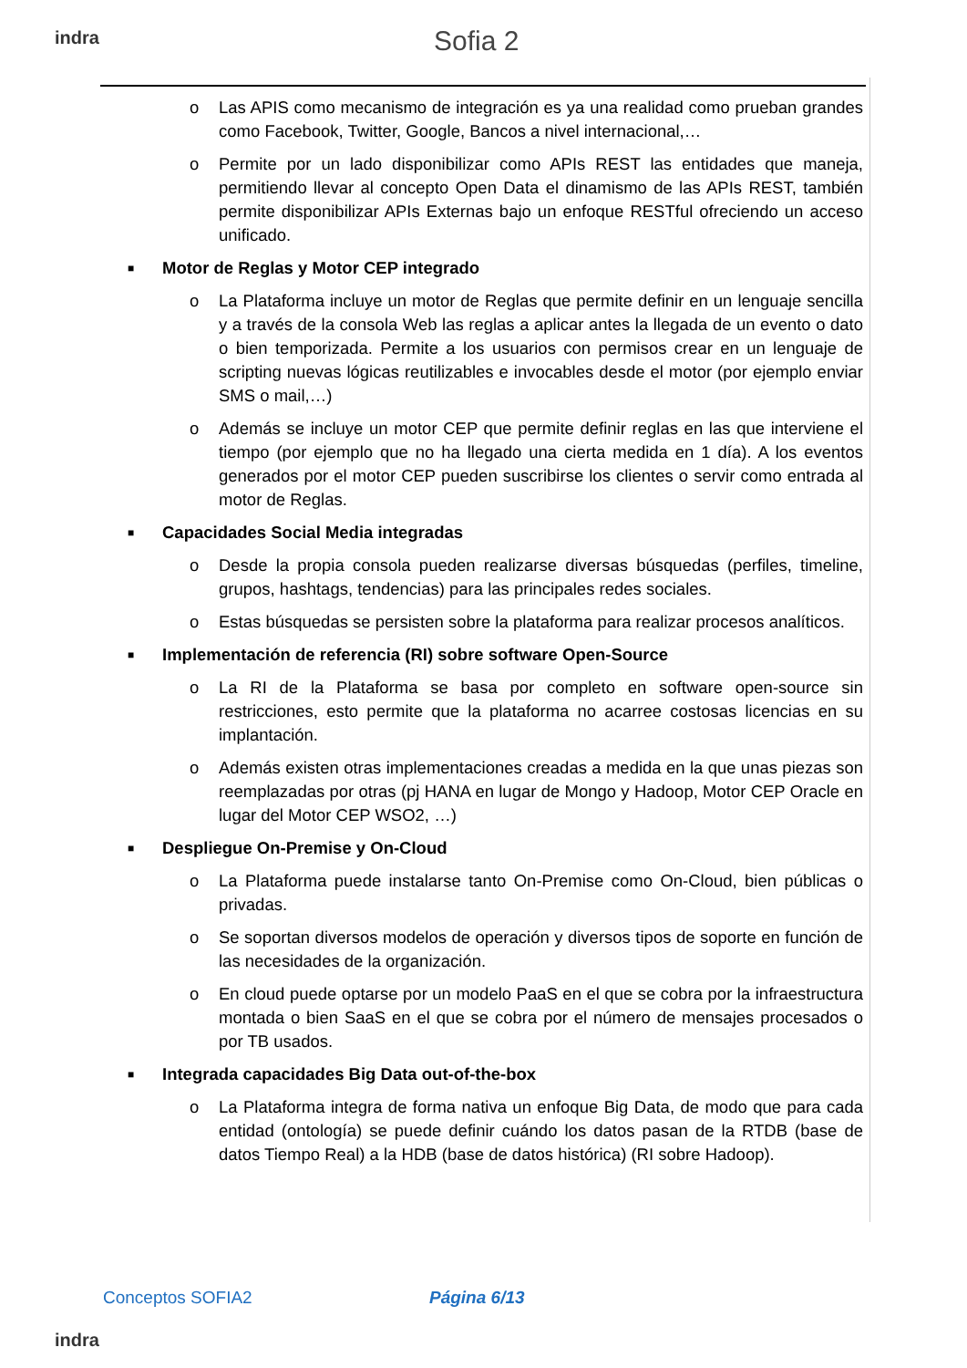indra Sofia 2
o Las APIS como mecanismo de integración es ya una realidad como prueban grandes como Facebook, Twitter, Google, Bancos a nivel internacional,…
o Permite por un lado disponibilizar como APIs REST las entidades que maneja, permitiendo llevar al concepto Open Data el dinamismo de las APIs REST, también permite disponibilizar APIs Externas bajo un enfoque RESTful ofreciendo un acceso unificado.
■ Motor de Reglas y Motor CEP integrado
o La Plataforma incluye un motor de Reglas que permite definir en un lenguaje sencilla y a través de la consola Web las reglas a aplicar antes la llegada de un evento o dato o bien temporizada. Permite a los usuarios con permisos crear en un lenguaje de scripting nuevas lógicas reutilizables e invocables desde el motor (por ejemplo enviar SMS o mail,…)
o Además se incluye un motor CEP que permite definir reglas en las que interviene el tiempo (por ejemplo que no ha llegado una cierta medida en 1 día). A los eventos generados por el motor CEP pueden suscribirse los clientes o servir como entrada al motor de Reglas.
■ Capacidades Social Media integradas
o Desde la propia consola pueden realizarse diversas búsquedas (perfiles, timeline, grupos, hashtags, tendencias) para las principales redes sociales.
o Estas búsquedas se persisten sobre la plataforma para realizar procesos analíticos.
■ Implementación de referencia (RI) sobre software Open-Source
o La RI de la Plataforma se basa por completo en software open-source sin restricciones, esto permite que la plataforma no acarree costosas licencias en su implantación.
o Además existen otras implementaciones creadas a medida en la que unas piezas son reemplazadas por otras (pj HANA en lugar de Mongo y Hadoop, Motor CEP Oracle en lugar del Motor CEP WSO2, …)
■ Despliegue On-Premise y On-Cloud
o La Plataforma puede instalarse tanto On-Premise como On-Cloud, bien públicas o privadas.
o Se soportan diversos modelos de operación y diversos tipos de soporte en función de las necesidades de la organización.
o En cloud puede optarse por un modelo PaaS en el que se cobra por la infraestructura montada o bien SaaS en el que se cobra por el número de mensajes procesados o por TB usados.
■ Integrada capacidades Big Data out-of-the-box
o La Plataforma integra de forma nativa un enfoque Big Data, de modo que para cada entidad (ontología) se puede definir cuándo los datos pasan de la RTDB (base de datos Tiempo Real) a la HDB (base de datos histórica) (RI sobre Hadoop).
Conceptos SOFIA2 Página 6/13
indra